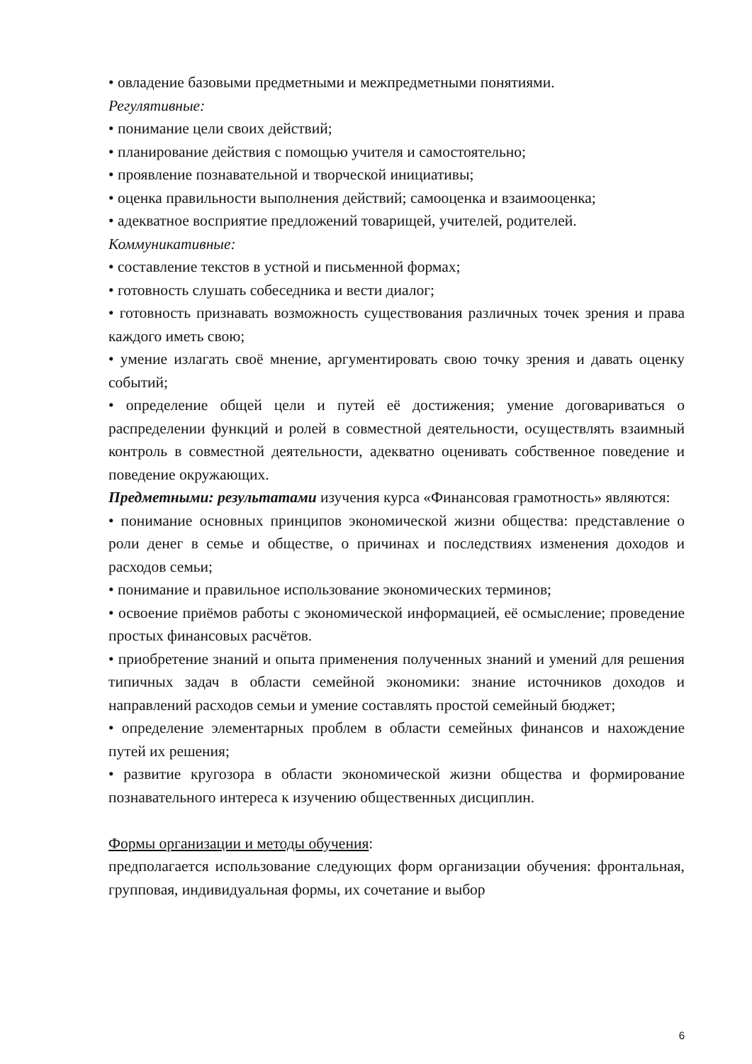• овладение базовыми предметными и межпредметными понятиями.
Регулятивные:
• понимание цели своих действий;
• планирование действия с помощью учителя и самостоятельно;
• проявление познавательной и творческой инициативы;
• оценка правильности выполнения действий; самооценка и взаимооценка;
• адекватное восприятие предложений товарищей, учителей, родителей.
Коммуникативные:
• составление текстов в устной и письменной формах;
• готовность слушать собеседника и вести диалог;
• готовность признавать возможность существования различных точек зрения и права каждого иметь свою;
• умение излагать своё мнение, аргументировать свою точку зрения и давать оценку событий;
• определение общей цели и путей её достижения; умение договариваться о распределении функций и ролей в совместной деятельности, осуществлять взаимный контроль в совместной деятельности, адекватно оценивать собственное поведение и поведение окружающих.
Предметными: результатами изучения курса «Финансовая грамотность» являются:
• понимание основных принципов экономической жизни общества: представление о роли денег в семье и обществе, о причинах и последствиях изменения доходов и расходов семьи;
• понимание и правильное использование экономических терминов;
• освоение приёмов работы с экономической информацией, её осмысление; проведение простых финансовых расчётов.
• приобретение знаний и опыта применения полученных знаний и умений для решения типичных задач в области семейной экономики: знание источников доходов и направлений расходов семьи и умение составлять простой семейный бюджет;
• определение элементарных проблем в области семейных финансов и нахождение путей их решения;
• развитие кругозора в области экономической жизни общества и формирование познавательного интереса к изучению общественных дисциплин.
Формы организации и методы обучения:
предполагается использование следующих форм организации обучения: фронтальная, групповая, индивидуальная формы, их сочетание и выбор
6